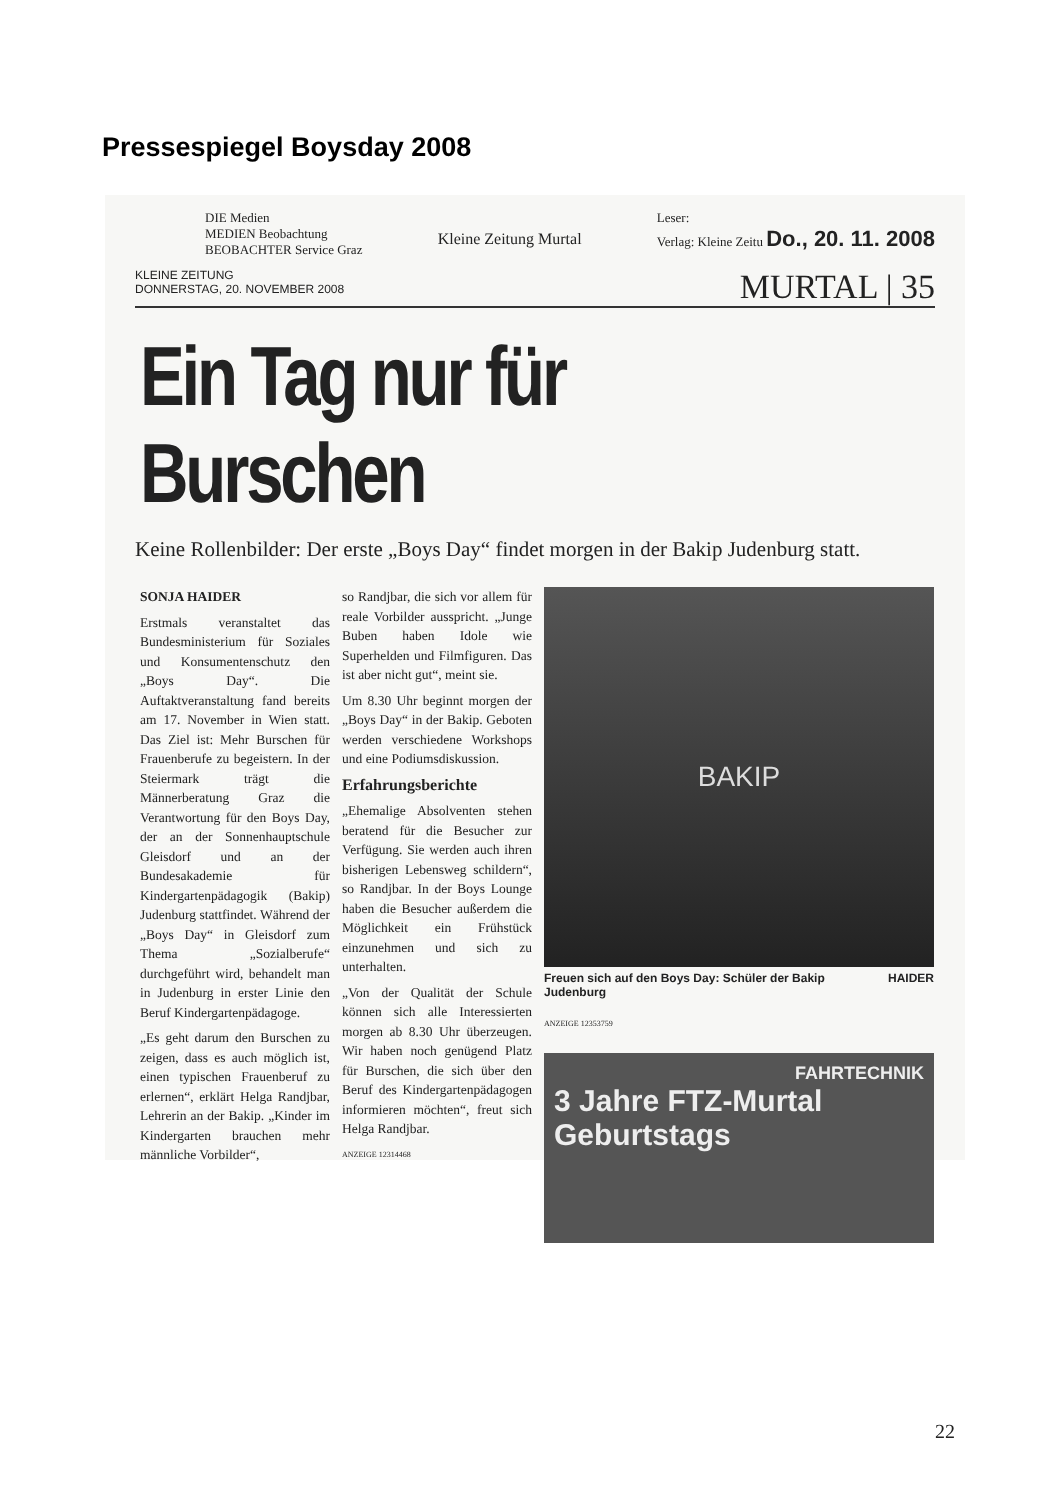Pressespiegel Boysday 2008
DIE Medien
MEDIEN Beobachtung
BEOBACHTER Service Graz
Kleine Zeitung Murtal
Leser:
Verlag: Kleine Zeitu Do., 20. 11. 2008
KLEINE ZEITUNG
DONNERSTAG, 20. NOVEMBER 2008
MURTAL | 35
Ein Tag nur für Burschen
Keine Rollenbilder: Der erste „Boys Day“ findet morgen in der Bakip Judenburg statt.
SONJA HAIDER
Erstmals veranstaltet das Bundesministerium für Soziales und Konsumentenschutz den „Boys Day“. Die Auftaktveranstaltung fand bereits am 17. November in Wien statt. Das Ziel ist: Mehr Burschen für Frauenberufe zu begeistern. In der Steiermark trägt die Männerberatung Graz die Verantwortung für den Boys Day, der an der Sonnenhauptschule Gleisdorf und an der Bundesakademie für Kindergartenpädagogik (Bakip) Judenburg stattfindet. Während der „Boys Day“ in Gleisdorf zum Thema „Sozialberufe“ durchgeführt wird, behandelt man in Judenburg in erster Linie den Beruf Kindergartenpädagoge.
„Es geht darum den Burschen zu zeigen, dass es auch möglich ist, einen typischen Frauenberuf zu erlernen“, erklärt Helga Randjbar, Lehrerin an der Bakip. „Kinder im Kindergarten brauchen mehr männliche Vorbilder“,
so Randjbar, die sich vor allem für reale Vorbilder ausspricht. „Junge Buben haben Idole wie Superhelden und Filmfiguren. Das ist aber nicht gut“, meint sie.
Um 8.30 Uhr beginnt morgen der „Boys Day“ in der Bakip. Geboten werden verschiedene Workshops und eine Podiumsdiskussion.
Erfahrungsberichte
„Ehemalige Absolventen stehen beratend für die Besucher zur Verfügung. Sie werden auch ihren bisherigen Lebensweg schildern“, so Randjbar. In der Boys Lounge haben die Besucher außerdem die Möglichkeit ein Frühstück einzunehmen und sich zu unterhalten.
„Von der Qualität der Schule können sich alle Interessierten morgen ab 8.30 Uhr überzeugen. Wir haben noch genügend Platz für Burschen, die sich über den Beruf des Kindergartenpädagogen informieren möchten“, freut sich Helga Randjbar.
ANZEIGE 12314468
BAKIP
Freuen sich auf den Boys Day: Schüler der Bakip Judenburg HAIDER
ANZEIGE 12353759
FAHRTECHNIK
3 Jahre FTZ-Murtal
Geburtstags
22